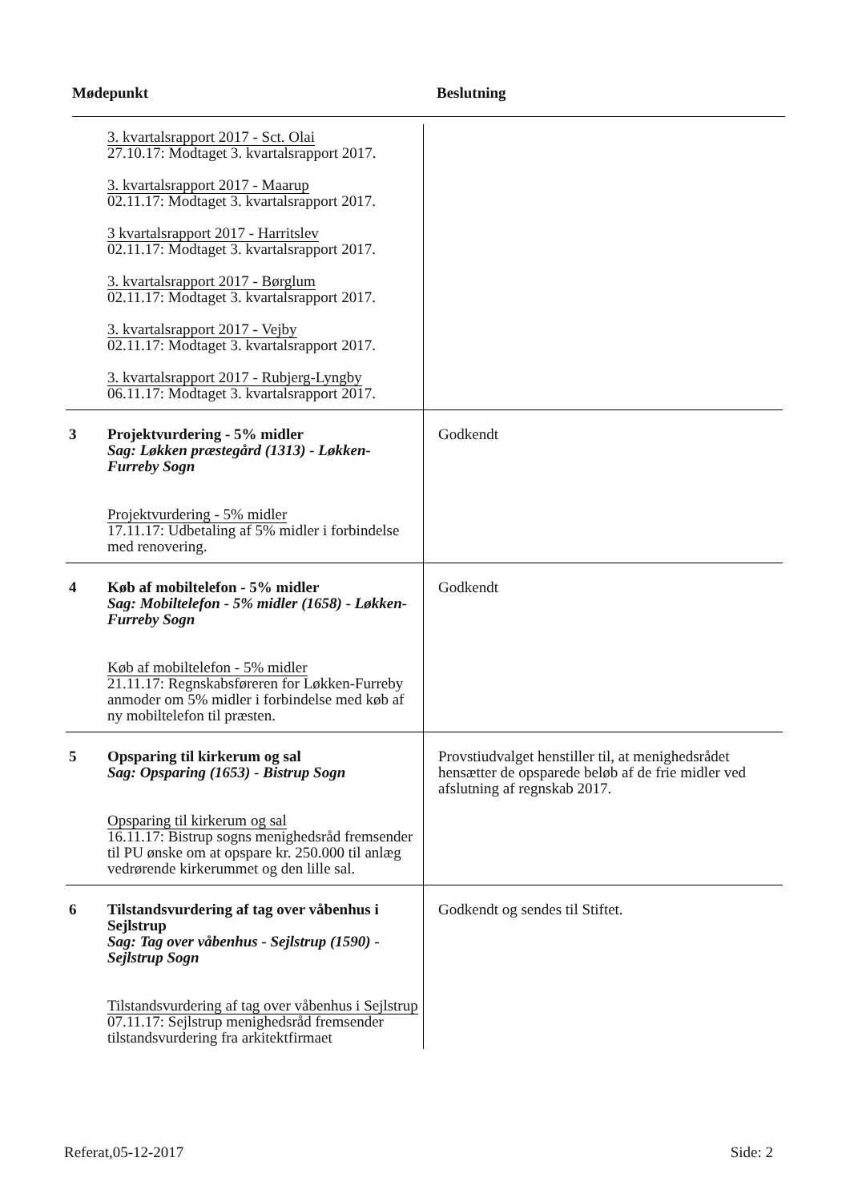Mødepunkt Beslutning
| | 3. kvartalsrapport 2017 - Sct. Olai 27.10.17: Modtaget 3. kvartalsrapport 2017. 3. kvartalsrapport 2017 - Maarup 02.11.17: Modtaget 3. kvartalsrapport 2017. 3 kvartalsrapport 2017 - Harritslev 02.11.17: Modtaget 3. kvartalsrapport 2017. 3. kvartalsrapport 2017 - Børglum 02.11.17: Modtaget 3. kvartalsrapport 2017. 3. kvartalsrapport 2017 - Vejby 02.11.17: Modtaget 3. kvartalsrapport 2017. 3. kvartalsrapport 2017 - Rubjerg-Lyngby 06.11.17: Modtaget 3. kvartalsrapport 2017. | |
| 3 | Projektvurdering - 5% midler Sag: Løkken præstegård (1313) - Løkken-Furreby Sogn Projektvurdering - 5% midler 17.11.17: Udbetaling af 5% midler i forbindelse med renovering. | Godkendt |
| 4 | Køb af mobiltelefon - 5% midler Sag: Mobiltelefon - 5% midler (1658) - Løkken-Furreby Sogn Køb af mobiltelefon - 5% midler 21.11.17: Regnskabsføreren for Løkken-Furreby anmoder om 5% midler i forbindelse med køb af ny mobiltelefon til præsten. | Godkendt |
| 5 | Opsparing til kirkerum og sal Sag: Opsparing (1653) - Bistrup Sogn Opsparing til kirkerum og sal 16.11.17: Bistrup sogns menighedsråd fremsender til PU ønske om at opspare kr. 250.000 til anlæg vedrørende kirkerummet og den lille sal. | Provstiudvalget henstiller til, at menighedsrådet hensætter de opsparede beløb af de frie midler ved afslutning af regnskab 2017. |
| 6 | Tilstandsvurdering af tag over våbenhus i Sejlstrup Sag: Tag over våbenhus - Sejlstrup (1590) - Sejlstrup Sogn Tilstandsvurdering af tag over våbenhus i Sejlstrup 07.11.17: Sejlstrup menighedsråd fremsender tilstandsvurdering fra arkitektfirmaet | Godkendt og sendes til Stiftet. |
Referat,05-12-2017 Side: 2